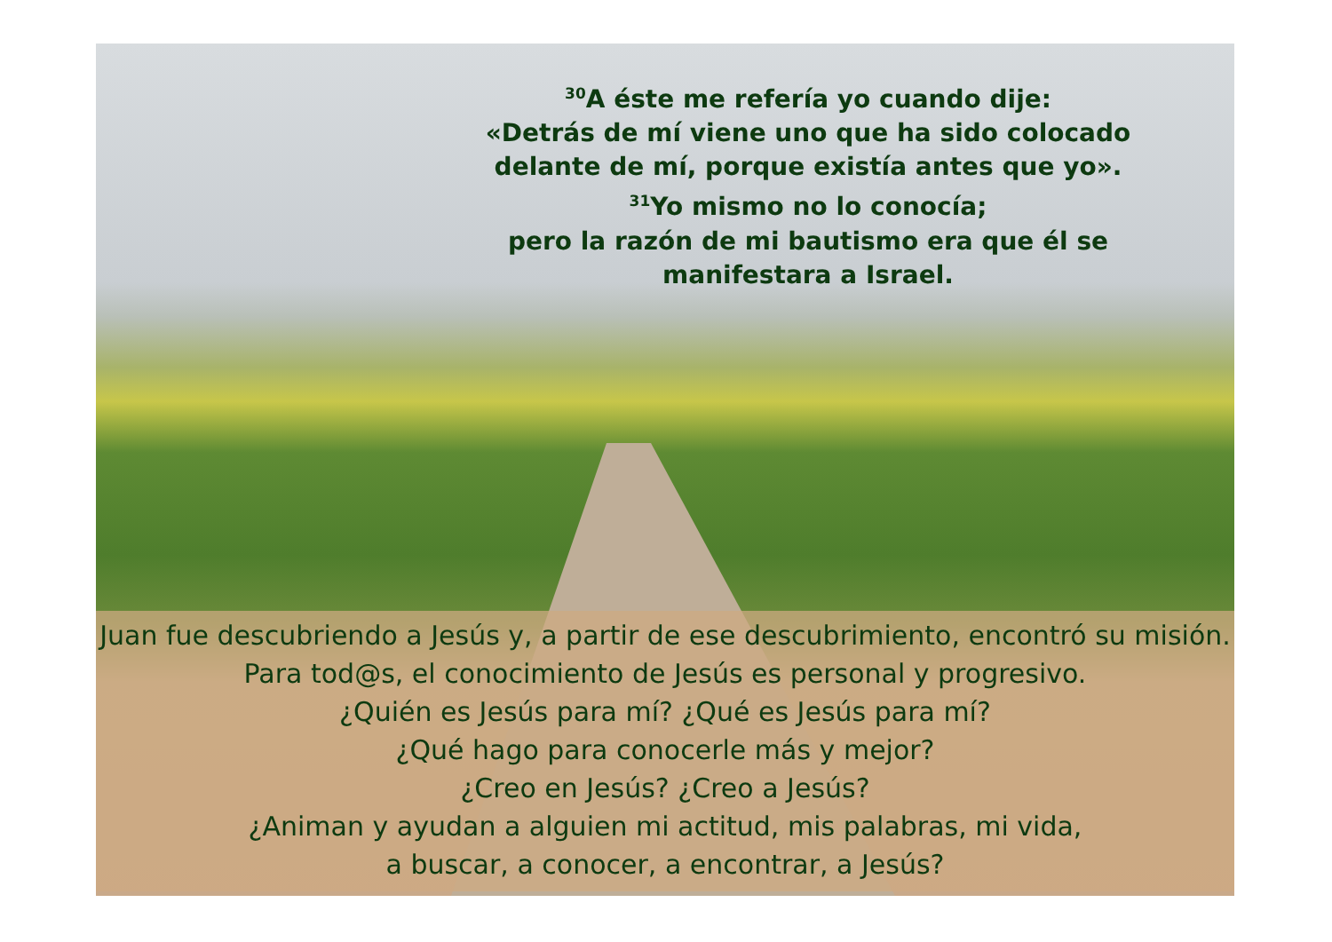<sup>30</sup> A éste me refería yo cuando dije:
«Detrás de mí viene uno que ha sido colocado delante de mí, porque existía antes que yo».
<sup>31</sup> Yo mismo no lo conocía;
pero la razón de mi bautismo era que él se manifestara a Israel.
Juan fue descubriendo a Jesús y, a partir de ese descubrimiento, encontró su misión. Para tod@s, el conocimiento de Jesús es personal y progresivo.
¿Quién es Jesús para mí? ¿Qué es Jesús para mí?
¿Qué hago para conocerle más y mejor?
¿Creo en Jesús? ¿Creo a Jesús?
¿Animan y ayudan a alguien mi actitud, mis palabras, mi vida,
a buscar, a conocer, a encontrar, a Jesús?